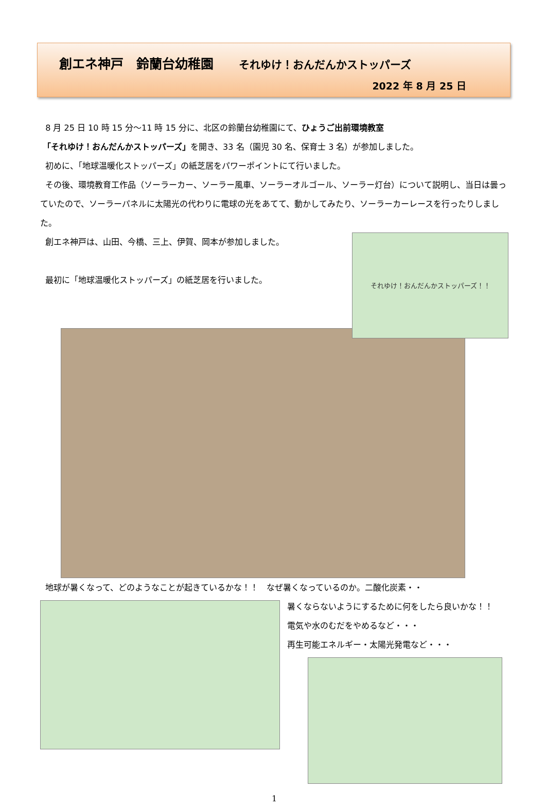創エネ神戸　鈴蘭台幼稚園 それゆけ！おんだんかストッパーズ
2022 年 8 月 25 日
8 月 25 日 10 時 15 分～11 時 15 分に、北区の鈴蘭台幼稚園にて、ひょうご出前環境教室
「それゆけ！おんだんかストッパーズ」を開き、33 名（園児 30 名、保育士 3 名）が参加しました。
初めに、「地球温暖化ストッパーズ」の紙芝居をパワーポイントにて行いました。
その後、環境教育工作品（ソーラーカー、ソーラー風車、ソーラーオルゴール、ソーラー灯台）について説明し、当日は曇っていたので、ソーラーパネルに太陽光の代わりに電球の光をあてて、動かしてみたり、ソーラーカーレースを行ったりしました。
創エネ神戸は、山田、今橋、三上、伊賀、岡本が参加しました。
最初に「地球温暖化ストッパーズ」の紙芝居を行いました。
それゆけ！おんだんかストッパーズ！！
地球が暑くなって、どのようなことが起きているかな！！　なぜ暑くなっているのか。二酸化炭素・・
暑くならないようにするために何をしたら良いかな！！　電気や水のむだをやめるなど・・・
再生可能エネルギー・太陽光発電など・・・
1